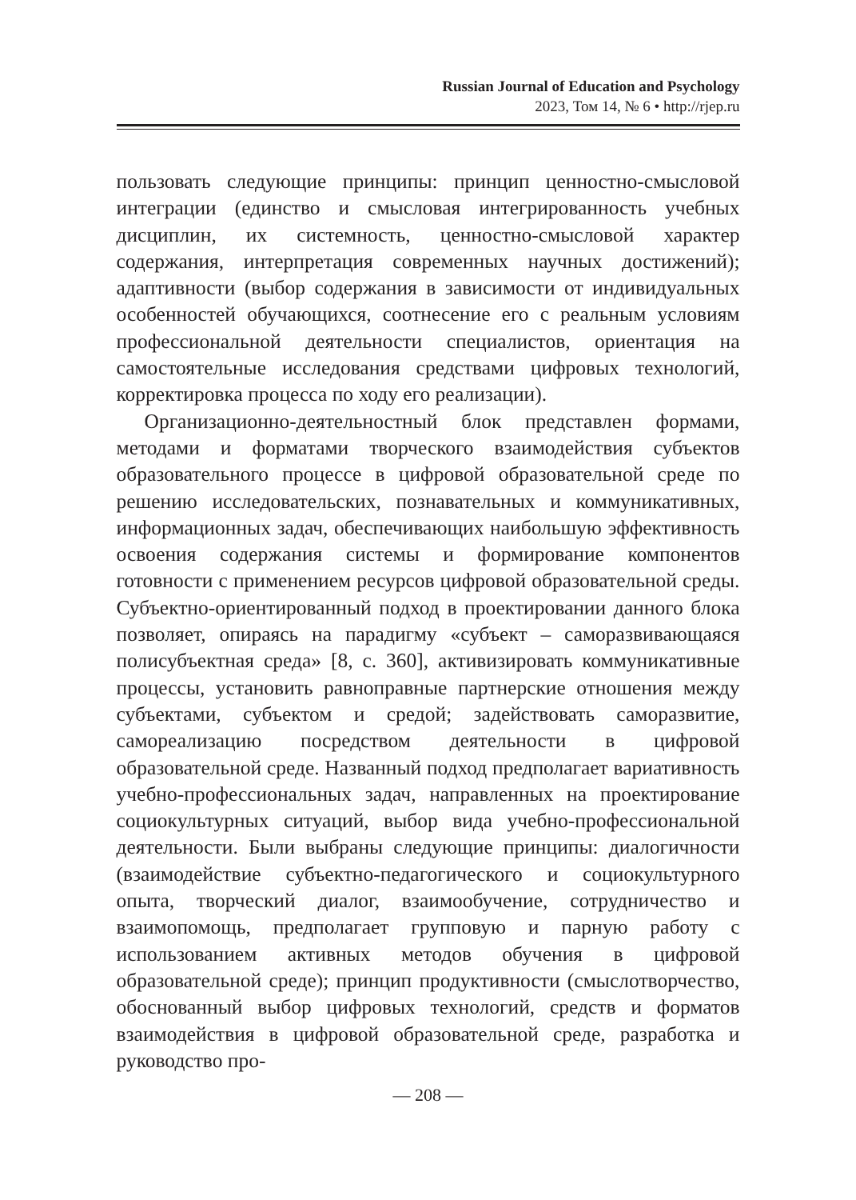Russian Journal of Education and Psychology
2023, Том 14, № 6 • http://rjep.ru
пользовать следующие принципы: принцип ценностно-смысловой интеграции (единство и смысловая интегрированность учебных дисциплин, их системность, ценностно-смысловой характер содержания, интерпретация современных научных достижений); адаптивности (выбор содержания в зависимости от индивидуальных особенностей обучающихся, соотнесение его с реальным условиям профессиональной деятельности специалистов, ориентация на самостоятельные исследования средствами цифровых технологий, корректировка процесса по ходу его реализации).
Организационно-деятельностный блок представлен формами, методами и форматами творческого взаимодействия субъектов образовательного процессе в цифровой образовательной среде по решению исследовательских, познавательных и коммуникативных, информационных задач, обеспечивающих наибольшую эффективность освоения содержания системы и формирование компонентов готовности с применением ресурсов цифровой образовательной среды. Субъектно-ориентированный подход в проектировании данного блока позволяет, опираясь на парадигму «субъект – саморазвивающаяся полисубъектная среда» [8, с. 360], активизировать коммуникативные процессы, установить равноправные партнерские отношения между субъектами, субъектом и средой; задействовать саморазвитие, самореализацию посредством деятельности в цифровой образовательной среде. Названный подход предполагает вариативность учебно-профессиональных задач, направленных на проектирование социокультурных ситуаций, выбор вида учебно-профессиональной деятельности. Были выбраны следующие принципы: диалогичности (взаимодействие субъектно-педагогического и социокультурного опыта, творческий диалог, взаимообучение, сотрудничество и взаимопомощь, предполагает групповую и парную работу с использованием активных методов обучения в цифровой образовательной среде); принцип продуктивности (смыслотворчество, обоснованный выбор цифровых технологий, средств и форматов взаимодействия в цифровой образовательной среде, разработка и руководство про-
— 208 —